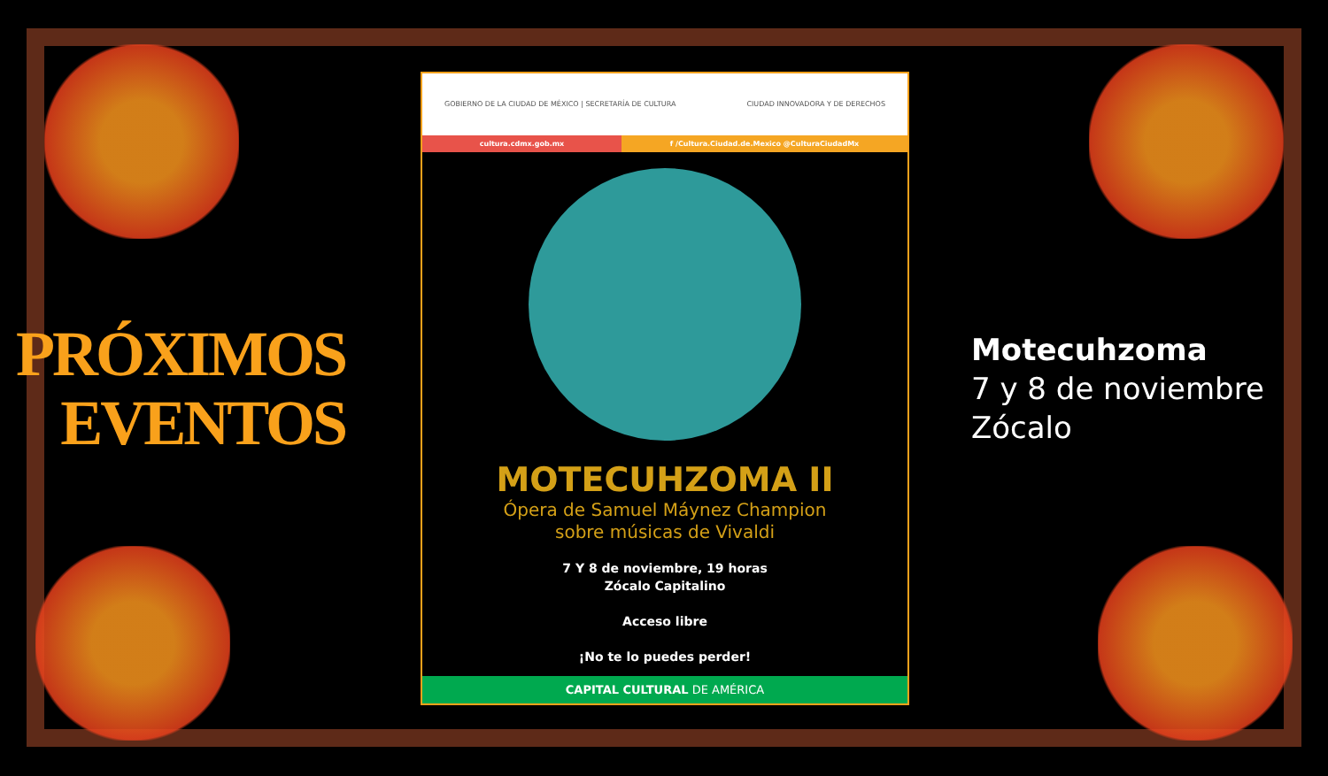PRÓXIMOS
EVENTOS
GOBIERNO DE LA CIUDAD DE MÉXICO | SECRETARÍA DE CULTURA CIUDAD INNOVADORA Y DE DERECHOS
cultura.cdmx.gob.mx f /Cultura.Ciudad.de.Mexico @CulturaCiudadMx
MOTECUHZOMA II
Ópera de Samuel Máynez Champion
sobre músicas de Vivaldi
7 Y 8 de noviembre, 19 horas
Zócalo Capitalino
Acceso libre
¡No te lo puedes perder!
CAPITAL CULTURAL DE AMÉRICA
Motecuhzoma
7 y 8 de noviembre
Zócalo